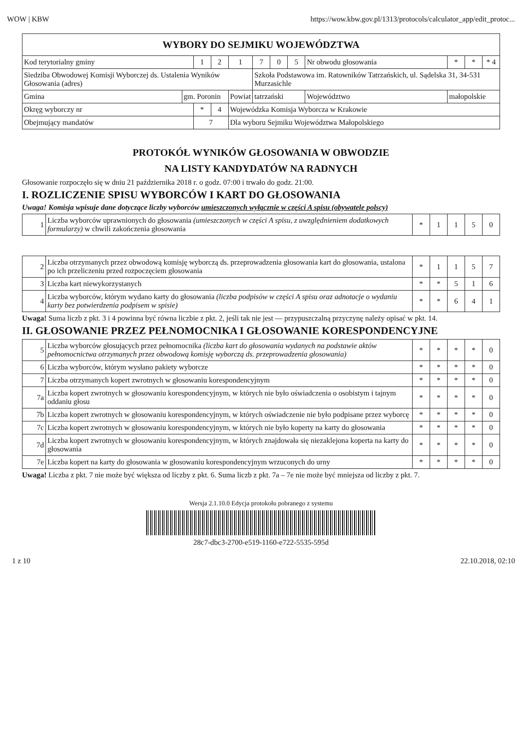WOW | KBW https://wow.kbw.gov.pl/1313/protocols/calculator_app/edit_protoc...
| WYBORY DO SEJMIKU WOJEWÓDZTWA | | | | | | | | | | | |
| Kod terytorialny gminy | | 1 | 2 | 1 | 7 | 0 | 5 | Nr obwodu głosowania | * | * | * 4 |
| Siedziba Obwodowej Komisji Wyborczej ds. Ustalenia Wyników Głosowania (adres) | | | | | Szkoła Podstawowa im. Ratowników Tatrzańskich, ul. Sądelska 31, 34-531 Murzasichle | | | | | | |
| Gmina | gm. Poronin | | | Powiat | tatrzański | | | Województwo | małopolskie | | |
| Okręg wyborczy nr | | * | 4 | Wojewódzka Komisja Wyborcza w Krakowie | | | | | | | |
| Obejmujący mandatów | | 7 | | Dla wyboru Sejmiku Województwa Małopolskiego | | | | | | | |
PROTOKÓŁ WYNIKÓW GŁOSOWANIA W OBWODZIE
NA LISTY KANDYDATÓW NA RADNYCH
Głosowanie rozpoczęło się w dniu 21 października 2018 r. o godz. 07:00 i trwało do godz. 21:00.
I. ROZLICZENIE SPISU WYBORCÓW I KART DO GŁOSOWANIA
Uwaga! Komisja wpisuje dane dotyczące liczby wyborców umieszczonych wyłącznie w części A spisu (obywatele polscy)
| 1 | Liczba wyborców uprawnionych do głosowania (umieszczonych w części A spisu, z uwzględnieniem dodatkowych formularzy) w chwili zakończenia głosowania | * | 1 | 1 | 5 | 0 |
| 2 | Liczba otrzymanych przez obwodową komisję wyborczą ds. przeprowadzenia głosowania kart do głosowania, ustalona po ich przeliczeniu przed rozpoczęciem głosowania | * | 1 | 1 | 5 | 7 |
| 3 | Liczba kart niewykorzystanych | * | * | 5 | 1 | 6 |
| 4 | Liczba wyborców, którym wydano karty do głosowania (liczba podpisów w części A spisu oraz adnotacje o wydaniu karty bez potwierdzenia podpisem w spisie) | * | * | 6 | 4 | 1 |
Uwaga! Suma liczb z pkt. 3 i 4 powinna być równa liczbie z pkt. 2, jeśli tak nie jest — przypuszczalną przyczynę należy opisać w pkt. 14.
II. GŁOSOWANIE PRZEZ PEŁNOMOCNIKA I GŁOSOWANIE KORESPONDENCYJNE
| 5 | Liczba wyborców głosujących przez pełnomocnika (liczba kart do głosowania wydanych na podstawie aktów pełnomocnictwa otrzymanych przez obwodową komisję wyborczą ds. przeprowadzenia głosowania) | * | * | * | * | 0 |
| 6 | Liczba wyborców, którym wysłano pakiety wyborcze | * | * | * | * | 0 |
| 7 | Liczba otrzymanych kopert zwrotnych w głosowaniu korespondencyjnym | * | * | * | * | 0 |
| 7a | Liczba kopert zwrotnych w głosowaniu korespondencyjnym, w których nie było oświadczenia o osobistym i tajnym oddaniu głosu | * | * | * | * | 0 |
| 7b | Liczba kopert zwrotnych w głosowaniu korespondencyjnym, w których oświadczenie nie było podpisane przez wyborcę | * | * | * | * | 0 |
| 7c | Liczba kopert zwrotnych w głosowaniu korespondencyjnym, w których nie było koperty na karty do głosowania | * | * | * | * | 0 |
| 7d | Liczba kopert zwrotnych w głosowaniu korespondencyjnym, w których znajdowała się niezaklejona koperta na karty do głosowania | * | * | * | * | 0 |
| 7e | Liczba kopert na karty do głosowania w głosowaniu korespondencyjnym wrzuconych do urny | * | * | * | * | 0 |
Uwaga! Liczba z pkt. 7 nie może być większa od liczby z pkt. 6. Suma liczb z pkt. 7a – 7e nie może być mniejsza od liczby z pkt. 7.
Wersja 2.1.10.0 Edycja protokołu pobranego z systemu
28c7-dbc3-2700-e519-1160-e722-5535-595d
1 z 10 22.10.2018, 02:10